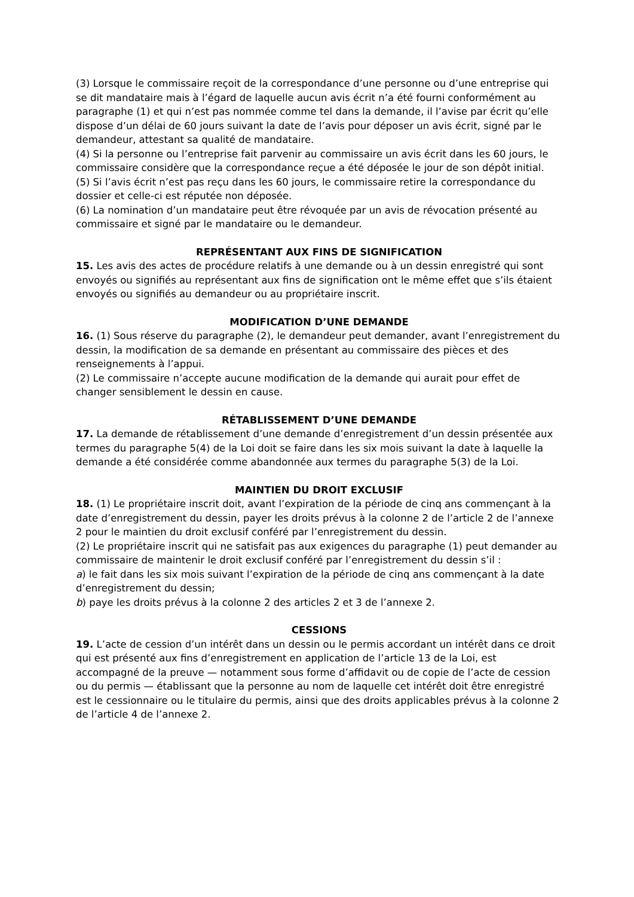(3) Lorsque le commissaire reçoit de la correspondance d’une personne ou d’une entreprise qui se dit mandataire mais à l’égard de laquelle aucun avis écrit n’a été fourni conformément au paragraphe (1) et qui n’est pas nommée comme tel dans la demande, il l’avise par écrit qu’elle dispose d’un délai de 60 jours suivant la date de l’avis pour déposer un avis écrit, signé par le demandeur, attestant sa qualité de mandataire.
(4) Si la personne ou l’entreprise fait parvenir au commissaire un avis écrit dans les 60 jours, le commissaire considère que la correspondance reçue a été déposée le jour de son dépôt initial.
(5) Si l’avis écrit n’est pas reçu dans les 60 jours, le commissaire retire la correspondance du dossier et celle-ci est réputée non déposée.
(6) La nomination d’un mandataire peut être révoquée par un avis de révocation présenté au commissaire et signé par le mandataire ou le demandeur.
REPRÉSENTANT AUX FINS DE SIGNIFICATION
15. Les avis des actes de procédure relatifs à une demande ou à un dessin enregistré qui sont envoyés ou signifiés au représentant aux fins de signification ont le même effet que s’ils étaient envoyés ou signifiés au demandeur ou au propriétaire inscrit.
MODIFICATION D’UNE DEMANDE
16. (1) Sous réserve du paragraphe (2), le demandeur peut demander, avant l’enregistrement du dessin, la modification de sa demande en présentant au commissaire des pièces et des renseignements à l’appui.
(2) Le commissaire n’accepte aucune modification de la demande qui aurait pour effet de changer sensiblement le dessin en cause.
RÉTABLISSEMENT D’UNE DEMANDE
17. La demande de rétablissement d’une demande d’enregistrement d’un dessin présentée aux termes du paragraphe 5(4) de la Loi doit se faire dans les six mois suivant la date à laquelle la demande a été considérée comme abandonnée aux termes du paragraphe 5(3) de la Loi.
MAINTIEN DU DROIT EXCLUSIF
18. (1) Le propriétaire inscrit doit, avant l’expiration de la période de cinq ans commençant à la date d’enregistrement du dessin, payer les droits prévus à la colonne 2 de l’article 2 de l’annexe 2 pour le maintien du droit exclusif conféré par l’enregistrement du dessin.
(2) Le propriétaire inscrit qui ne satisfait pas aux exigences du paragraphe (1) peut demander au commissaire de maintenir le droit exclusif conféré par l’enregistrement du dessin s’il :
a) le fait dans les six mois suivant l’expiration de la période de cinq ans commençant à la date d’enregistrement du dessin;
b) paye les droits prévus à la colonne 2 des articles 2 et 3 de l’annexe 2.
CESSIONS
19. L’acte de cession d’un intérêt dans un dessin ou le permis accordant un intérêt dans ce droit qui est présenté aux fins d’enregistrement en application de l’article 13 de la Loi, est accompagné de la preuve — notamment sous forme d’affidavit ou de copie de l’acte de cession ou du permis — établissant que la personne au nom de laquelle cet intérêt doit être enregistré est le cessionnaire ou le titulaire du permis, ainsi que des droits applicables prévus à la colonne 2 de l’article 4 de l’annexe 2.